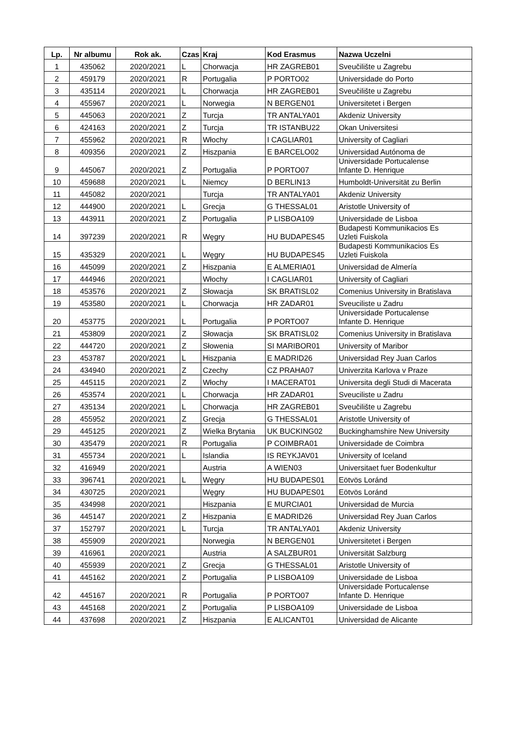| Lp. | Nr albumu | Rok ak. | Czas | Kraj | Kod Erasmus | Nazwa Uczelni |
| --- | --- | --- | --- | --- | --- | --- |
| 1 | 435062 | 2020/2021 | L | Chorwacja | HR ZAGREB01 | Sveučilište u Zagrebu |
| 2 | 459179 | 2020/2021 | R | Portugalia | P PORTO02 | Universidade do Porto |
| 3 | 435114 | 2020/2021 | L | Chorwacja | HR ZAGREB01 | Sveučilište u Zagrebu |
| 4 | 455967 | 2020/2021 | L | Norwegia | N BERGEN01 | Universitetet i Bergen |
| 5 | 445063 | 2020/2021 | Z | Turcja | TR ANTALYA01 | Akdeniz University |
| 6 | 424163 | 2020/2021 | Z | Turcja | TR ISTANBU22 | Okan Universitesi |
| 7 | 455962 | 2020/2021 | R | Włochy | I CAGLIAR01 | University of Cagliari |
| 8 | 409356 | 2020/2021 | Z | Hiszpania | E BARCELO02 | Universidad Autónoma de |
| 9 | 445067 | 2020/2021 | Z | Portugalia | P PORTO07 | Universidade Portucalense Infante D. Henrique |
| 10 | 459688 | 2020/2021 | L | Niemcy | D BERLIN13 | Humboldt-Universität zu Berlin |
| 11 | 445082 | 2020/2021 | | Turcja | TR ANTALYA01 | Akdeniz University |
| 12 | 444900 | 2020/2021 | L | Grecja | G THESSAL01 | Aristotle University of |
| 13 | 443911 | 2020/2021 | Z | Portugalia | P LISBOA109 | Universidade de Lisboa |
| 14 | 397239 | 2020/2021 | R | Węgry | HU BUDAPES45 | Budapesti Kommunikacios Es Uzleti Fuiskola |
| 15 | 435329 | 2020/2021 | L | Węgry | HU BUDAPES45 | Budapesti Kommunikacios Es Uzleti Fuiskola |
| 16 | 445099 | 2020/2021 | Z | Hiszpania | E ALMERIA01 | Universidad de Almería |
| 17 | 444946 | 2020/2021 | | Włochy | I CAGLIAR01 | University of Cagliari |
| 18 | 453576 | 2020/2021 | Z | Słowacja | SK BRATISL02 | Comenius University in Bratislava |
| 19 | 453580 | 2020/2021 | L | Chorwacja | HR ZADAR01 | Sveuciliste u Zadru |
| 20 | 453775 | 2020/2021 | L | Portugalia | P PORTO07 | Universidade Portucalense Infante D. Henrique |
| 21 | 453809 | 2020/2021 | Z | Słowacja | SK BRATISL02 | Comenius University in Bratislava |
| 22 | 444720 | 2020/2021 | Z | Słowenia | SI MARIBOR01 | University of Maribor |
| 23 | 453787 | 2020/2021 | L | Hiszpania | E MADRID26 | Universidad Rey Juan Carlos |
| 24 | 434940 | 2020/2021 | Z | Czechy | CZ PRAHA07 | Univerzita Karlova v Praze |
| 25 | 445115 | 2020/2021 | Z | Włochy | I MACERAT01 | Universita degli Studi di Macerata |
| 26 | 453574 | 2020/2021 | L | Chorwacja | HR ZADAR01 | Sveuciliste u Zadru |
| 27 | 435134 | 2020/2021 | L | Chorwacja | HR ZAGREB01 | Sveučilište u Zagrebu |
| 28 | 455952 | 2020/2021 | Z | Grecja | G THESSAL01 | Aristotle University of |
| 29 | 445125 | 2020/2021 | Z | Wielka Brytania | UK BUCKING02 | Buckinghamshire New University |
| 30 | 435479 | 2020/2021 | R | Portugalia | P COIMBRA01 | Universidade de Coimbra |
| 31 | 455734 | 2020/2021 | L | Islandia | IS REYKJAV01 | University of Iceland |
| 32 | 416949 | 2020/2021 | | Austria | A WIEN03 | Universitaet fuer Bodenkultur |
| 33 | 396741 | 2020/2021 | L | Węgry | HU BUDAPES01 | Eötvös Loránd |
| 34 | 430725 | 2020/2021 | | Węgry | HU BUDAPES01 | Eötvös Loránd |
| 35 | 434998 | 2020/2021 | | Hiszpania | E MURCIA01 | Universidad de Murcia |
| 36 | 445147 | 2020/2021 | Z | Hiszpania | E MADRID26 | Universidad Rey Juan Carlos |
| 37 | 152797 | 2020/2021 | L | Turcja | TR ANTALYA01 | Akdeniz University |
| 38 | 455909 | 2020/2021 | | Norwegia | N BERGEN01 | Universitetet i Bergen |
| 39 | 416961 | 2020/2021 | | Austria | A SALZBUR01 | Universität Salzburg |
| 40 | 455939 | 2020/2021 | Z | Grecja | G THESSAL01 | Aristotle University of |
| 41 | 445162 | 2020/2021 | Z | Portugalia | P LISBOA109 | Universidade de Lisboa |
| 42 | 445167 | 2020/2021 | R | Portugalia | P PORTO07 | Universidade Portucalense Infante D. Henrique |
| 43 | 445168 | 2020/2021 | Z | Portugalia | P LISBOA109 | Universidade de Lisboa |
| 44 | 437698 | 2020/2021 | Z | Hiszpania | E ALICANT01 | Universidad de Alicante |